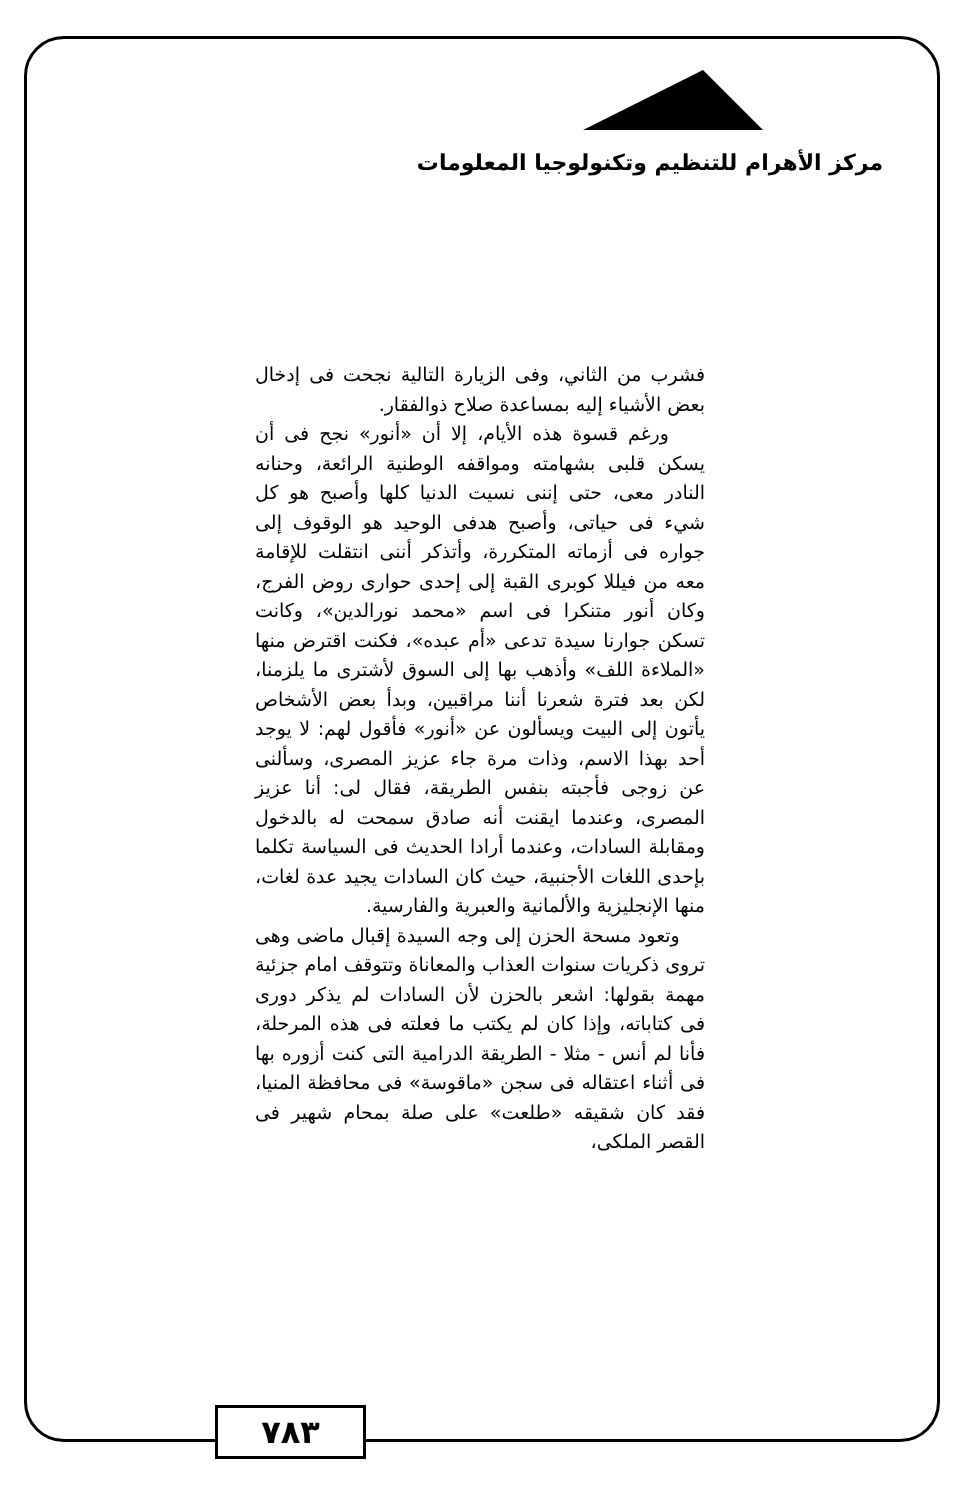مركز الأهرام للتنظيم وتكنولوجيا المعلومات
فشرب من الثاني، وفى الزيارة التالية نجحت فى إدخال بعض الأشياء إليه بمساعدة صلاح ذوالفقار.
ورغم قسوة هذه الأيام، إلا أن «أنور» نجح فى أن يسكن قلبى بشهامته ومواقفه الوطنية الرائعة، وحنانه النادر معى، حتى إننى نسيت الدنيا كلها وأصبح هو كل شيء فى حياتى، وأصبح هدفى الوحيد هو الوقوف إلى جواره فى أزماته المتكررة، وأتذكر أننى انتقلت للإقامة معه من فيللا كوبرى القبة إلى إحدى حوارى روض الفرج، وكان أنور متنكرا فى اسم «محمد نورالدين»، وكانت تسكن جوارنا سيدة تدعى «أم عبده»، فكنت اقترض منها «الملاءة اللف» وأذهب بها إلى السوق لأشترى ما يلزمنا، لكن بعد فترة شعرنا أننا مراقبين، وبدأ بعض الأشخاص يأتون إلى البيت ويسألون عن «أنور» فأقول لهم: لا يوجد أحد بهذا الاسم، وذات مرة جاء عزيز المصرى، وسألنى عن زوجى فأجبته بنفس الطريقة، فقال لى: أنا عزيز المصرى، وعندما ايقنت أنه صادق سمحت له بالدخول ومقابلة السادات، وعندما أرادا الحديث فى السياسة تكلما بإحدى اللغات الأجنبية، حيث كان السادات يجيد عدة لغات، منها الإنجليزية والألمانية والعبرية والفارسية.
وتعود مسحة الحزن إلى وجه السيدة إقبال ماضى وهى تروى ذكريات سنوات العذاب والمعاناة وتتوقف امام جزئية مهمة بقولها: اشعر بالحزن لأن السادات لم يذكر دورى فى كتاباته، وإذا كان لم يكتب ما فعلته فى هذه المرحلة، فأنا لم أنس - مثلا - الطريقة الدرامية التى كنت أزوره بها فى أثناء اعتقاله فى سجن «ماقوسة» فى محافظة المنيا، فقد كان شقيقه «طلعت» على صلة بمحام شهير فى القصر الملكى،
٧٨٣